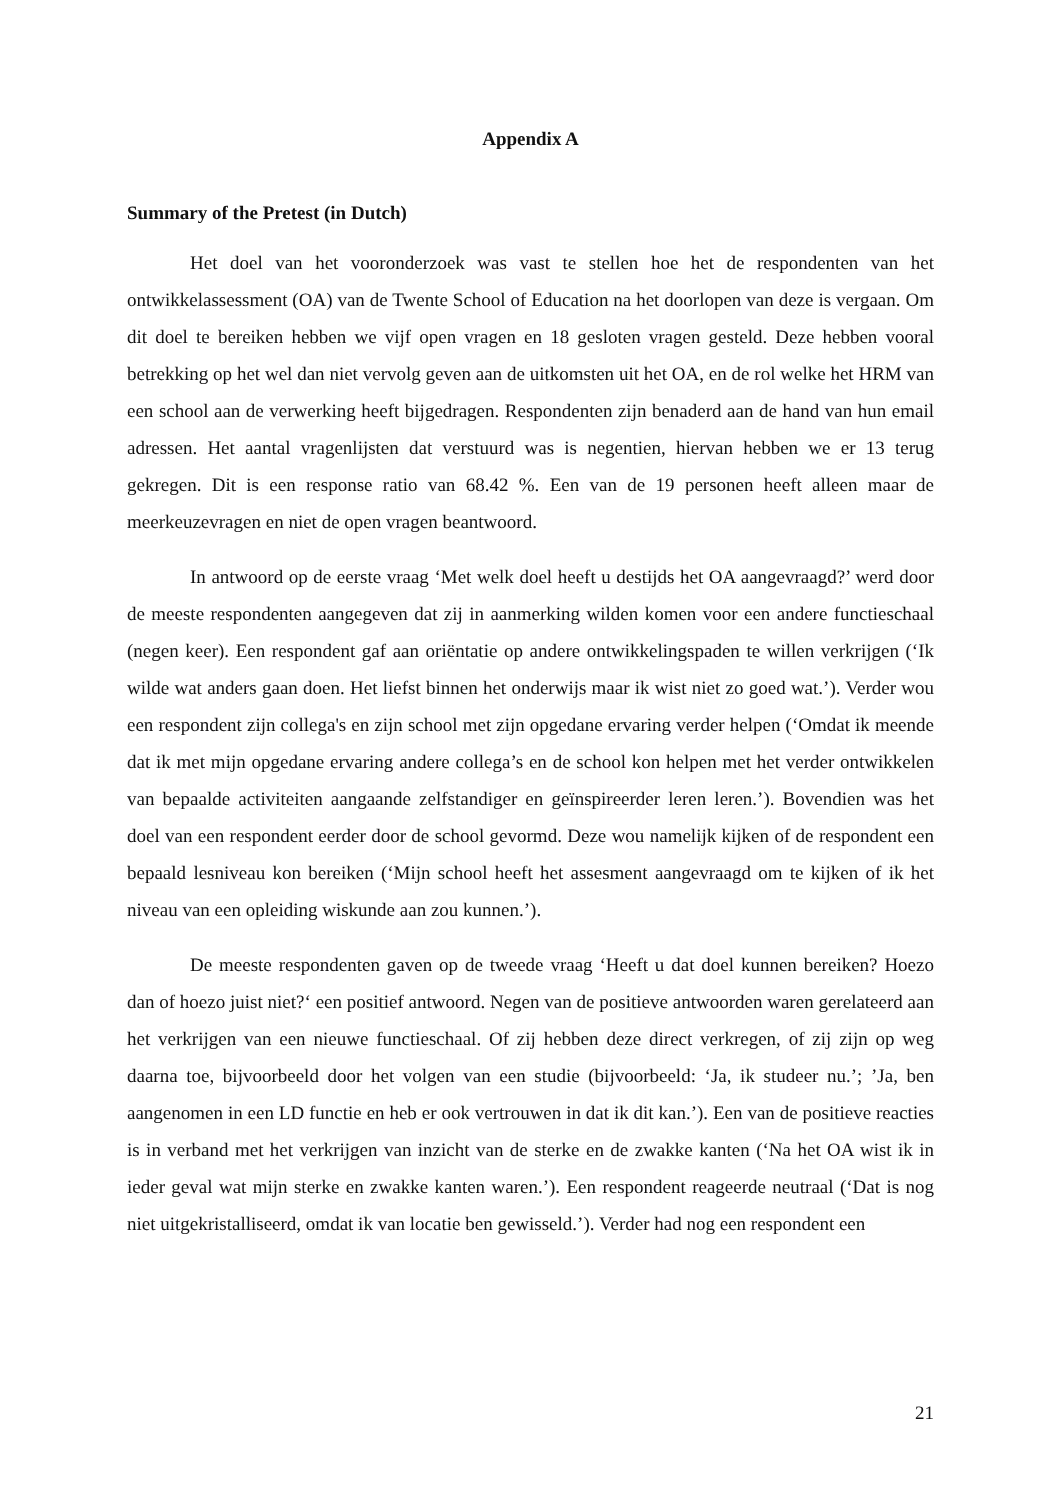Appendix A
Summary of the Pretest (in Dutch)
Het doel van het vooronderzoek was vast te stellen hoe het de respondenten van het ontwikkelassessment (OA) van de Twente School of Education na het doorlopen van deze is vergaan. Om dit doel te bereiken hebben we vijf open vragen en 18 gesloten vragen gesteld. Deze hebben vooral betrekking op het wel dan niet vervolg geven aan de uitkomsten uit het OA, en de rol welke het HRM van een school aan de verwerking heeft bijgedragen. Respondenten zijn benaderd aan de hand van hun email adressen. Het aantal vragenlijsten dat verstuurd was is negentien, hiervan hebben we er 13 terug gekregen. Dit is een response ratio van 68.42 %. Een van de 19 personen heeft alleen maar de meerkeuzevragen en niet de open vragen beantwoord.
In antwoord op de eerste vraag ‘Met welk doel heeft u destijds het OA aangevraagd?’ werd door de meeste respondenten aangegeven dat zij in aanmerking wilden komen voor een andere functieschaal (negen keer). Een respondent gaf aan oriëntatie op andere ontwikkelingspaden te willen verkrijgen (‘Ik wilde wat anders gaan doen. Het liefst binnen het onderwijs maar ik wist niet zo goed wat.’). Verder wou een respondent zijn collega's en zijn school met zijn opgedane ervaring verder helpen (‘Omdat ik meende dat ik met mijn opgedane ervaring andere collega’s en de school kon helpen met het verder ontwikkelen van bepaalde activiteiten aangaande zelfstandiger en geïnspireerder leren leren.’). Bovendien was het doel van een respondent eerder door de school gevormd. Deze wou namelijk kijken of de respondent een bepaald lesniveau kon bereiken (‘Mijn school heeft het assesment aangevraagd om te kijken of ik het niveau van een opleiding wiskunde aan zou kunnen.’).
De meeste respondenten gaven op de tweede vraag ‘Heeft u dat doel kunnen bereiken? Hoezo dan of hoezo juist niet?‘ een positief antwoord. Negen van de positieve antwoorden waren gerelateerd aan het verkrijgen van een nieuwe functieschaal. Of zij hebben deze direct verkregen, of zij zijn op weg daarna toe, bijvoorbeeld door het volgen van een studie (bijvoorbeeld: ‘Ja, ik studeer nu.’; ’Ja, ben aangenomen in een LD functie en heb er ook vertrouwen in dat ik dit kan.’). Een van de positieve reacties is in verband met het verkrijgen van inzicht van de sterke en de zwakke kanten (‘Na het OA wist ik in ieder geval wat mijn sterke en zwakke kanten waren.’). Een respondent reageerde neutraal (‘Dat is nog niet uitgekristalliseerd, omdat ik van locatie ben gewisseld.’). Verder had nog een respondent een
21